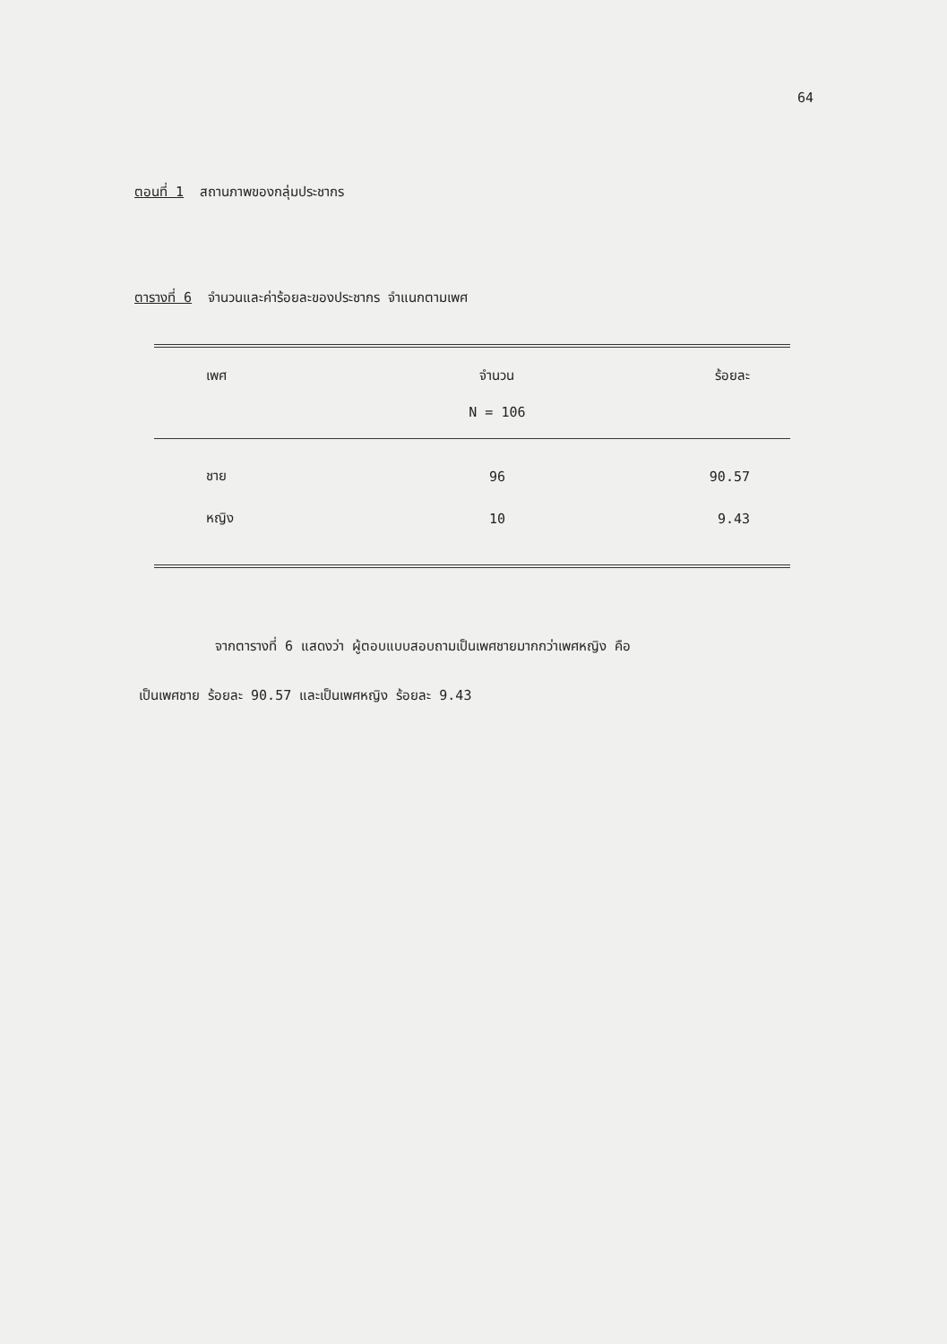64
ตอนที่ 1 สถานภาพของกลุ่มประชากร
ตารางที่ 6 จำนวนและค่าร้อยละของประชากร จำแนกตามเพศ
| เพศ | จำนวน | ร้อยละ |
| --- | --- | --- |
| | N = 106 | |
| ชาย | 96 | 90.57 |
| หญิง | 10 | 9.43 |
จากตารางที่ 6 แสดงว่า ผู้ตอบแบบสอบถามเป็นเพศชายมากกว่าเพศหญิง คือ
เป็นเพศชาย ร้อยละ 90.57 และเป็นเพศหญิง ร้อยละ 9.43